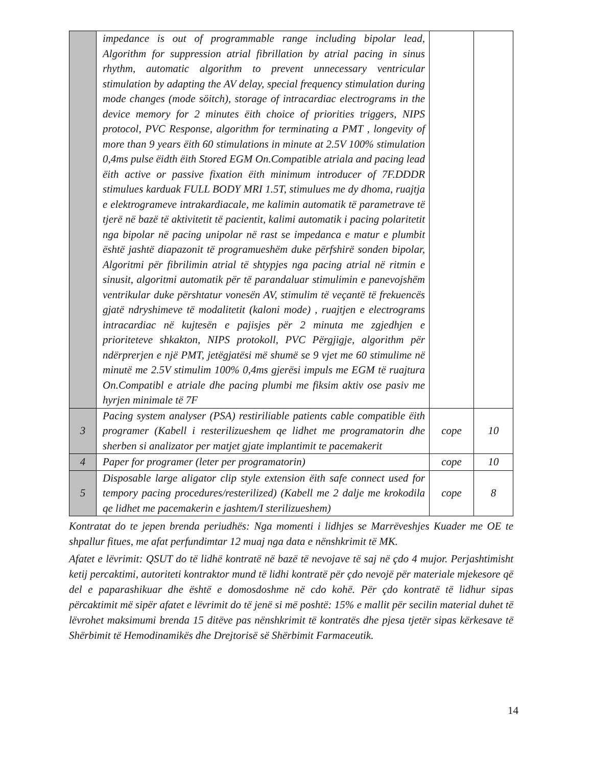| | impedance is out of programmable range including bipolar lead, Algorithm for suppression atrial fibrillation by atrial pacing in sinus rhythm, automatic algorithm to prevent unnecessary ventricular stimulation by adapting the AV delay, special frequency stimulation during mode changes (mode söitch), storage of intracardiac electrograms in the device memory for 2 minutes ëith choice of priorities triggers, NIPS protocol, PVC Response, algorithm for terminating a PMT , longevity of more than 9 years ëith 60 stimulations in minute at 2.5V 100% stimulation 0,4ms pulse ëidth ëith Stored EGM On.Compatible atriala and pacing lead ëith active or passive fixation ëith minimum introducer of 7F.DDDR stimulues karduak FULL BODY MRI 1.5T, stimulues me dy dhoma, ruajtja e elektrogrameve intrakardiacale, me kalimin automatik të parametrave të tjerë në bazë të aktivitetit të pacientit, kalimi automatik i pacing polaritetit nga bipolar në pacing unipolar në rast se impedanca e matur e plumbit është jashtë diapazonit të programueshëm duke përfshirë sonden bipolar, Algoritmi për fibrilimin atrial të shtypjes nga pacing atrial në ritmin e sinusit, algoritmi automatik për të parandaluar stimulimin e panevojshëm ventrikular duke përshtatur vonesën AV, stimulim të veçantë të frekuencës gjatë ndryshimeve të modalitetit (kaloni mode) , ruajtjen e electrograms intracardiac në kujtesën e pajisjes për 2 minuta me zgjedhjen e prioriteteve shkakton, NIPS protokoll, PVC Përgjigje, algorithm për ndërprerjen e një PMT, jetëgjatësi më shumë se 9 vjet me 60 stimulime në minutë me 2.5V stimulim 100% 0,4ms gjerësi impuls me EGM të ruajtura On.Compatibl e atriale dhe pacing plumbi me fiksim aktiv ose pasiv me hyrjen minimale të 7F | | |
| 3 | Pacing system analyser (PSA) restiriliable patients cable compatible ëith programer (Kabell i resterilizueshem qe lidhet me programatorin dhe sherben si analizator per matjet gjate implantimit te pacemakerit | cope | 10 |
| 4 | Paper for programer (leter per programatorin) | cope | 10 |
| 5 | Disposable large aligator clip style extension ëith safe connect used for tempory pacing procedures/resterilized) (Kabell me 2 dalje me krokodila qe lidhet me pacemakerin e jashtem/I sterilizueshem) | cope | 8 |
Kontratat do te jepen brenda periudhës: Nga momenti i lidhjes se Marrëveshjes Kuader me OE te shpallur fitues, me afat perfundimtar 12 muaj nga data e nënshkrimit të MK.
Afatet e lëvrimit: QSUT do të lidhë kontratë në bazë të nevojave të saj në çdo 4 mujor. Perjashtimisht ketij percaktimi, autoriteti kontraktor mund të lidhi kontratë për çdo nevojë për materiale mjekesore që del e paparashikuar dhe është e domosdoshme në cdo kohë. Për çdo kontratë të lidhur sipas përcaktimit më sipër afatet e lëvrimit do të jenë si më poshtë: 15% e mallit për secilin material duhet të lëvrohet maksimumi brenda 15 ditëve pas nënshkrimit të kontratës dhe pjesa tjetër sipas kërkesave të Shërbimit të Hemodinamikës dhe Drejtorisë së Shërbimit Farmaceutik.
14